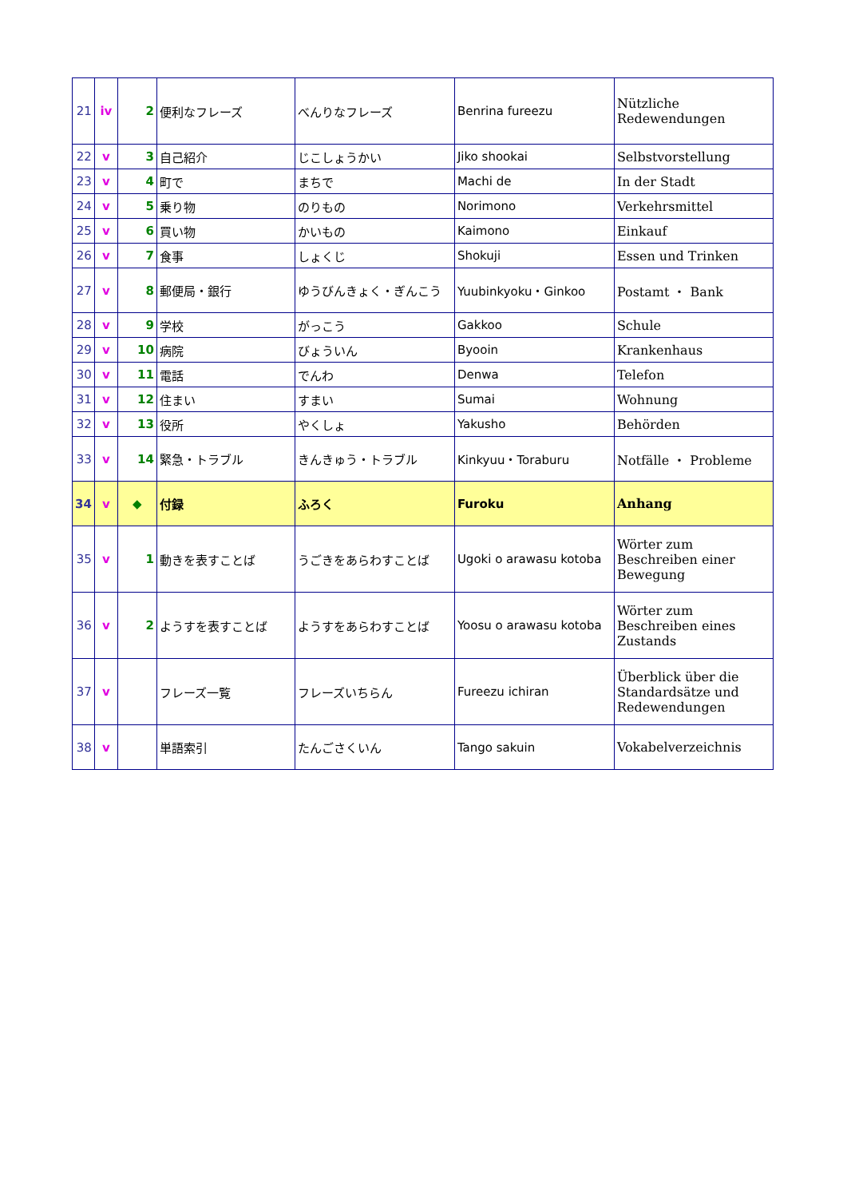| 21 | iv | 2 | 便利なフレーズ | べんりなフレーズ | Benrina fureezu | Nützliche Redewendungen |
| 22 | v | 3 | 自己紹介 | じこしょうかい | Jiko shookai | Selbstvorstellung |
| 23 | v | 4 | 町で | まちで | Machi de | In der Stadt |
| 24 | v | 5 | 乗り物 | のりもの | Norimono | Verkehrsmittel |
| 25 | v | 6 | 買い物 | かいもの | Kaimono | Einkauf |
| 26 | v | 7 | 食事 | しょくじ | Shokuji | Essen und Trinken |
| 27 | v | 8 | 郵便局・銀行 | ゆうびんきょく・ぎんこう | Yuubinkyoku・Ginkoo | Postamt ・ Bank |
| 28 | v | 9 | 学校 | がっこう | Gakkoo | Schule |
| 29 | v | 10 | 病院 | びょういん | Byooin | Krankenhaus |
| 30 | v | 11 | 電話 | でんわ | Denwa | Telefon |
| 31 | v | 12 | 住まい | すまい | Sumai | Wohnung |
| 32 | v | 13 | 役所 | やくしょ | Yakusho | Behörden |
| 33 | v | 14 | 緊急・トラブル | きんきゅう・トラブル | Kinkyuu・Toraburu | Notfälle ・ Probleme |
| 34 | v | ◆ | 付録 | ふろく | Furoku | Anhang |
| 35 | v | 1 | 動きを表すことば | うごきをあらわすことば | Ugoki o arawasu kotoba | Wörter zum Beschreiben einer Bewegung |
| 36 | v | 2 | ようすを表すことば | ようすをあらわすことば | Yoosu o arawasu kotoba | Wörter zum Beschreiben eines Zustands |
| 37 | v | | フレーズ一覧 | フレーズいちらん | Fureezu ichiran | Überblick über die Standardsätze und Redewendungen |
| 38 | v | | 単語索引 | たんごさくいん | Tango sakuin | Vokabelverzeichnis |